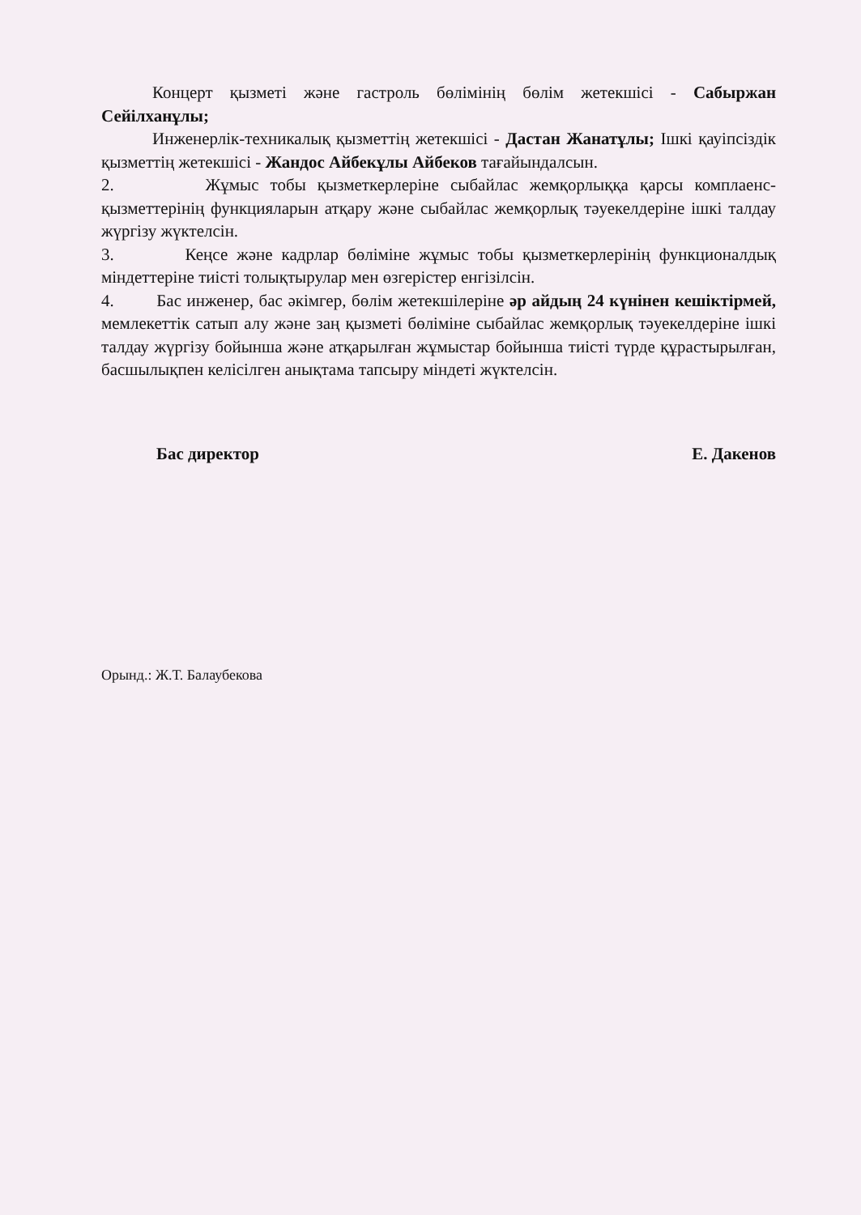Концерт қызметі және гастроль бөлімінің бөлім жетекшісі - Сабыржан Сейілханұлы;
Инженерлік-техникалық қызметтің жетекшісі - Дастан Жанатұлы; Ішкі қауіпсіздік қызметтің жетекшісі - Жандос Айбекұлы Айбеков тағайындалсын.
2. Жұмыс тобы қызметкерлеріне сыбайлас жемқорлыққа қарсы комплаенс-қызметтерінің функцияларын атқару және сыбайлас жемқорлық тәуекелдеріне ішкі талдау жүргізу жүктелсін.
3. Кеңсе және кадрлар бөліміне жұмыс тобы қызметкерлерінің функционалдық міндеттеріне тиісті толықтырулар мен өзгерістер енгізілсін.
4. Бас инженер, бас әкімгер, бөлім жетекшілеріне әр айдың 24 күнінен кешіктірмей, мемлекеттік сатып алу және заң қызметі бөліміне сыбайлас жемқорлық тәуекелдеріне ішкі талдау жүргізу бойынша және атқарылған жұмыстар бойынша тиісті түрде құрастырылған, басшылықпен келісілген анықтама тапсыру міндеті жүктелсін.
Бас директор Е. Дакенов
Орынд.: Ж.Т. Балаубекова